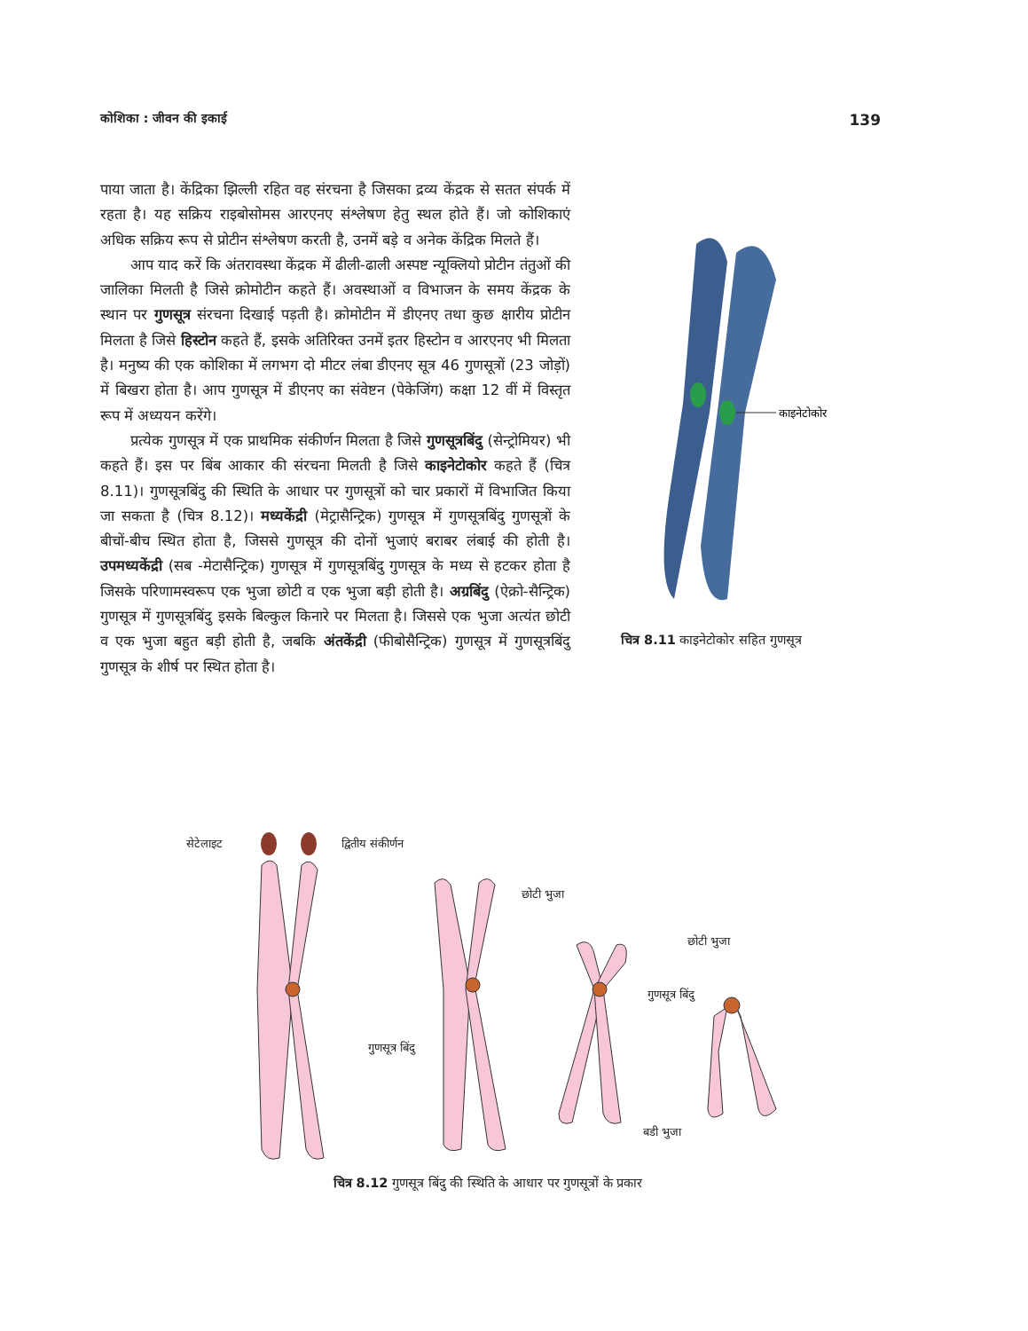कोशिका : जीवन की इकाई 139
पाया जाता है। केंद्रिका झिल्ली रहित वह संरचना है जिसका द्रव्य केंद्रक से सतत संपर्क में रहता है। यह सक्रिय राइबोसोमस आरएनए संश्लेषण हेतु स्थल होते हैं। जो कोशिकाएं अधिक सक्रिय रूप से प्रोटीन संश्लेषण करती है, उनमें बड़े व अनेक केंद्रिक मिलते हैं।
आप याद करें कि अंतरावस्था केंद्रक में ढीली-ढाली अस्पष्ट न्यूक्लियो प्रोटीन तंतुओं की जालिका मिलती है जिसे क्रोमोटीन कहते हैं। अवस्थाओं व विभाजन के समय केंद्रक के स्थान पर गुणसूत्र संरचना दिखाई पड़ती है। क्रोमोटीन में डीएनए तथा कुछ क्षारीय प्रोटीन मिलता है जिसे हिस्टोन कहते हैं, इसके अतिरिक्त उनमें इतर हिस्टोन व आरएनए भी मिलता है। मनुष्य की एक कोशिका में लगभग दो मीटर लंबा डीएनए सूत्र 46 गुणसूत्रों (23 जोड़ों) में बिखरा होता है। आप गुणसूत्र में डीएनए का संवेष्टन (पेकेजिंग) कक्षा 12 वीं में विस्तृत रूप में अध्ययन करेंगे।
प्रत्येक गुणसूत्र में एक प्राथमिक संकीर्णन मिलता है जिसे गुणसूत्रबिंदु (सेन्ट्रोमियर) भी कहते हैं। इस पर बिंब आकार की संरचना मिलती है जिसे काइनेटोकोर कहते हैं (चित्र 8.11)। गुणसूत्रबिंदु की स्थिति के आधार पर गुणसूत्रों को चार प्रकारों में विभाजित किया जा सकता है (चित्र 8.12)। मध्यकेंद्री (मेट्रासैन्ट्रिक) गुणसूत्र में गुणसूत्रबिंदु गुणसूत्रों के बीचों-बीच स्थित होता है, जिससे गुणसूत्र की दोनों भुजाएं बराबर लंबाई की होती है। उपमध्यकेंद्री (सब -मेटासैन्ट्रिक) गुणसूत्र में गुणसूत्रबिंदु गुणसूत्र के मध्य से हटकर होता है जिसके परिणामस्वरूप एक भुजा छोटी व एक भुजा बड़ी होती है। अग्रबिंदु (ऐक्रो-सैन्ट्रिक) गुणसूत्र में गुणसूत्रबिंदु इसके बिल्कुल किनारे पर मिलता है। जिससे एक भुजा अत्यंत छोटी व एक भुजा बहुत बड़ी होती है, जबकि अंतकेंद्री (फीबोसैन्ट्रिक) गुणसूत्र में गुणसूत्रबिंदु गुणसूत्र के शीर्ष पर स्थित होता है।
काइनेटोकोर
चित्र 8.11 काइनेटोकोर सहित गुणसूत्र
सेटेलाइट
द्वितीय संकीर्णन
छोटी भुजा
छोटी भुजा
गुणसूत्र बिंदु
गुणसूत्र बिंदु
बडी भुजा
चित्र 8.12 गुणसूत्र बिंदु की स्थिति के आधार पर गुणसूत्रों के प्रकार